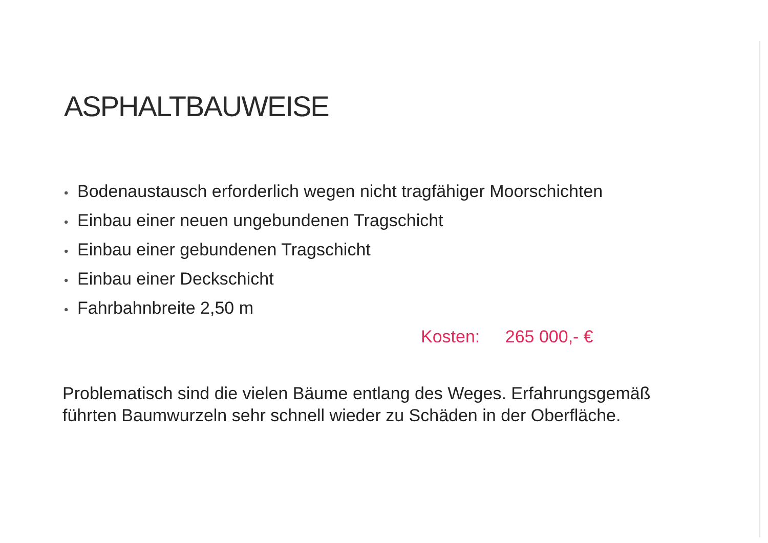ASPHALTBAUWEISE
• Bodenaustausch erforderlich wegen nicht tragfähiger Moorschichten
• Einbau einer neuen ungebundenen Tragschicht
• Einbau einer gebundenen Tragschicht
• Einbau einer Deckschicht
• Fahrbahnbreite 2,50 m
Kosten: 265 000,- €
Problematisch sind die vielen Bäume entlang des Weges. Erfahrungsgemäß führten Baumwurzeln sehr schnell wieder zu Schäden in der Oberfläche.